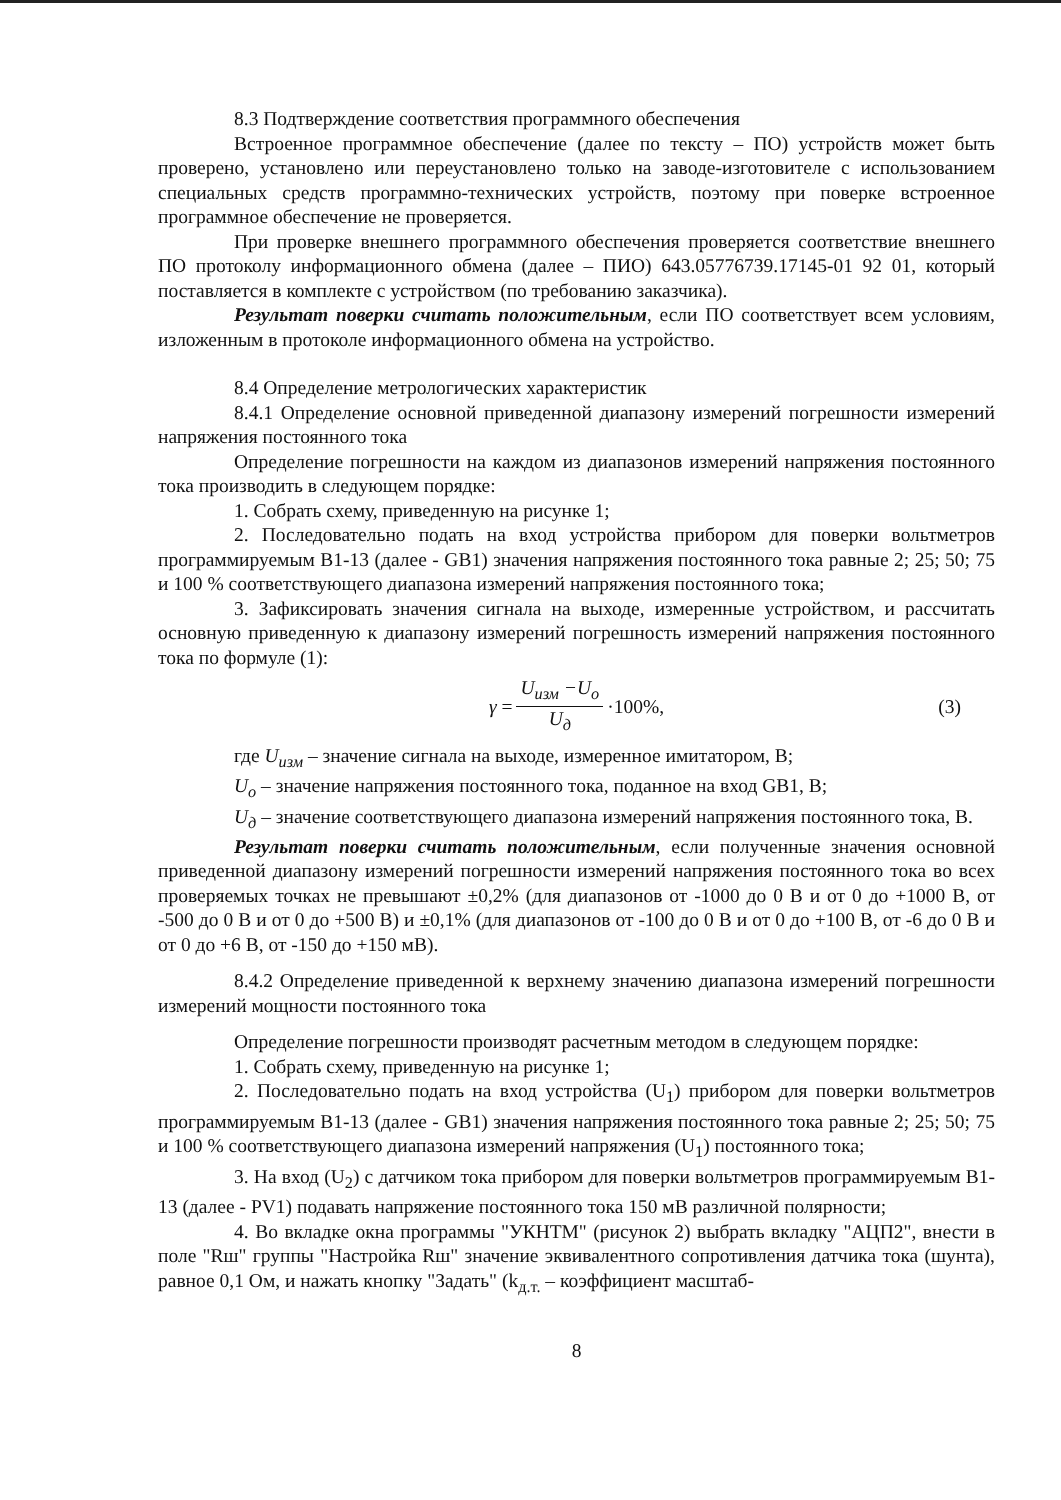8.3 Подтверждение соответствия программного обеспечения
Встроенное программное обеспечение (далее по тексту – ПО) устройств может быть проверено, установлено или переустановлено только на заводе-изготовителе с использованием специальных средств программно-технических устройств, поэтому при поверке встроенное программное обеспечение не проверяется.
При проверке внешнего программного обеспечения проверяется соответствие внешнего ПО протоколу информационного обмена (далее – ПИО) 643.05776739.17145-01 92 01, который поставляется в комплекте с устройством (по требованию заказчика).
Результат поверки считать положительным, если ПО соответствует всем условиям, изложенным в протоколе информационного обмена на устройство.
8.4 Определение метрологических характеристик
8.4.1 Определение основной приведенной диапазону измерений погрешности измерений напряжения постоянного тока
Определение погрешности на каждом из диапазонов измерений напряжения постоянного тока производить в следующем порядке:
1. Собрать схему, приведенную на рисунке 1;
2. Последовательно подать на вход устройства прибором для поверки вольтметров программируемым В1-13 (далее - GB1) значения напряжения постоянного тока равные 2; 25; 50; 75 и 100 % соответствующего диапазона измерений напряжения постоянного тока;
3. Зафиксировать значения сигнала на выходе, измеренные устройством, и рассчитать основную приведенную к диапазону измерений погрешность измерений напряжения постоянного тока по формуле (1):
γ = U<sub>изм</sub> −U<sub>о</sub> U<sub>д</sub> ·100%, (3)
где U<sub>изм</sub> – значение сигнала на выходе, измеренное имитатором, В;
U<sub>о</sub> – значение напряжения постоянного тока, поданное на вход GB1, В;
U<sub>д</sub> – значение соответствующего диапазона измерений напряжения постоянного тока, В.
Результат поверки считать положительным, если полученные значения основной приведенной диапазону измерений погрешности измерений напряжения постоянного тока во всех проверяемых точках не превышают ±0,2% (для диапазонов от -1000 до 0 В и от 0 до +1000 В, от -500 до 0 В и от 0 до +500 В) и ±0,1% (для диапазонов от -100 до 0 В и от 0 до +100 В, от -6 до 0 В и от 0 до +6 В, от -150 до +150 мВ).
8.4.2 Определение приведенной к верхнему значению диапазона измерений погрешности измерений мощности постоянного тока
Определение погрешности производят расчетным методом в следующем порядке:
1. Собрать схему, приведенную на рисунке 1;
2. Последовательно подать на вход устройства (U<sub>1</sub>) прибором для поверки вольтметров программируемым В1-13 (далее - GB1) значения напряжения постоянного тока равные 2; 25; 50; 75 и 100 % соответствующего диапазона измерений напряжения (U<sub>1</sub>) постоянного тока;
3. На вход (U<sub>2</sub>) с датчиком тока прибором для поверки вольтметров программируемым В1-13 (далее - PV1) подавать напряжение постоянного тока 150 мВ различной полярности;
4. Во вкладке окна программы "УКНТМ" (рисунок 2) выбрать вкладку "АЦП2", внести в поле "Rш" группы "Настройка Rш" значение эквивалентного сопротивления датчика тока (шунта), равное 0,1 Ом, и нажать кнопку "Задать" (k<sub>д.т.</sub> – коэффициент масштаб-
8